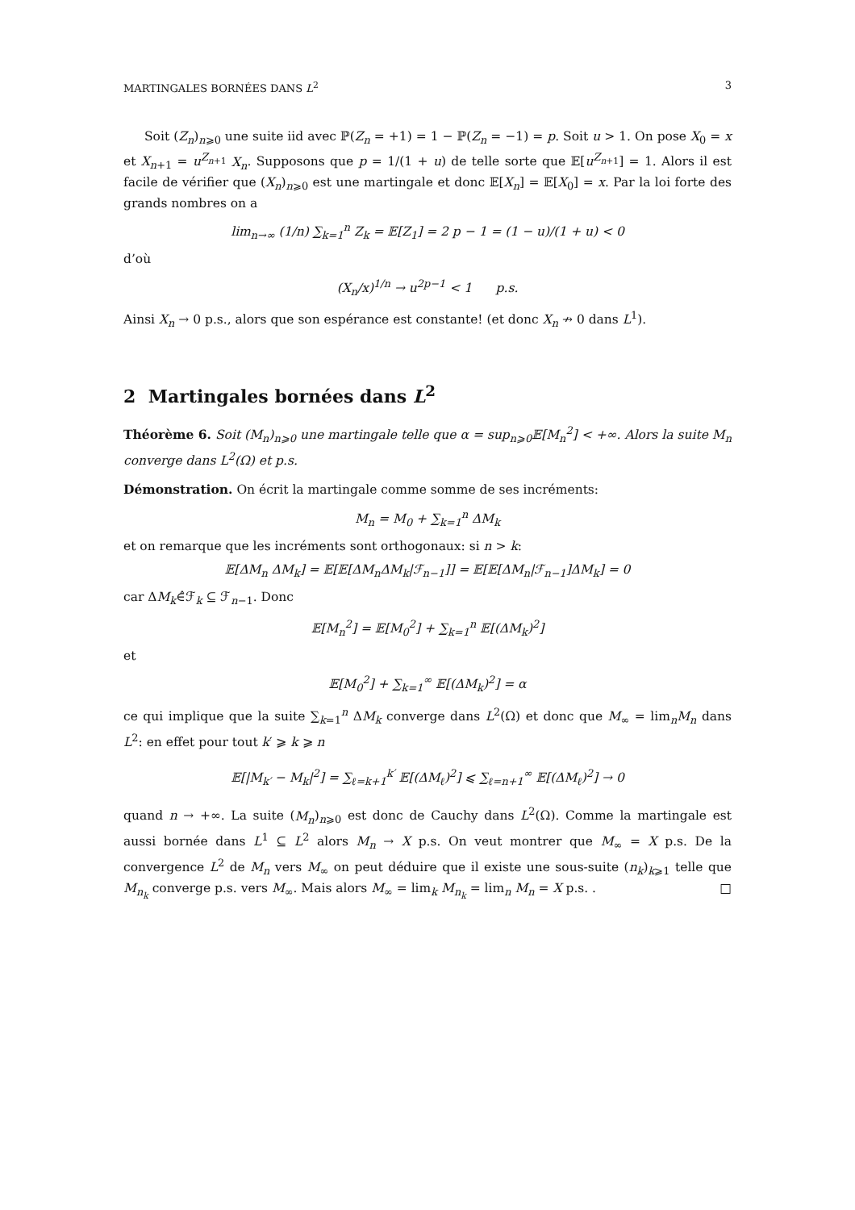MARTINGALES BORNÉES DANS L<sup>2</sup> 3
Soit (Z<sub>n</sub>)<sub>n⩾0</sub> une suite iid avec ℙ(Z<sub>n</sub> = +1) = 1 − ℙ(Z<sub>n</sub> = −1) = p. Soit u > 1. On pose X<sub>0</sub> = x et X<sub>n+1</sub> = u<sup>Z<sub>n+1</sub></sup> X<sub>n</sub>. Supposons que p = 1/(1 + u) de telle sorte que 𝔼[u<sup>Z<sub>n+1</sub></sup>] = 1. Alors il est facile de vérifier que (X<sub>n</sub>)<sub>n⩾0</sub> est une martingale et donc 𝔼[X<sub>n</sub>] = 𝔼[X<sub>0</sub>] = x. Par la loi forte des grands nombres on a
lim<sub>n→∞</sub> (1/n) ∑<sub>k=1</sub><sup>n</sup> Z<sub>k</sub> = 𝔼[Z<sub>1</sub>] = 2 p − 1 = (1 − u)/(1 + u) < 0
d’où
(X<sub>n</sub>/x)<sup>1/n</sup> → u<sup>2p−1</sup> < 1 p.s.
Ainsi X<sub>n</sub> → 0 p.s., alors que son espérance est constante! (et donc X<sub>n</sub> ↛ 0 dans L<sup>1</sup>).
2 Martingales bornées dans L<sup>2</sup>
Théorème 6. Soit (M<sub>n</sub>)<sub>n⩾0</sub> une martingale telle que α = sup<sub>n⩾0</sub>𝔼[M<sub>n</sub><sup>2</sup>] < +∞. Alors la suite M<sub>n</sub> converge dans L<sup>2</sup>(Ω) et p.s.
Démonstration. On écrit la martingale comme somme de ses incréments:
M<sub>n</sub> = M<sub>0</sub> + ∑<sub>k=1</sub><sup>n</sup> ΔM<sub>k</sub>
et on remarque que les incréments sont orthogonaux: si n > k:
𝔼[ΔM<sub>n</sub> ΔM<sub>k</sub>] = 𝔼[𝔼[ΔM<sub>n</sub>ΔM<sub>k</sub>|ℱ<sub>n−1</sub>]] = 𝔼[𝔼[ΔM<sub>n</sub>|ℱ<sub>n−1</sub>]ΔM<sub>k</sub>] = 0
car ΔM<sub>k</sub>∈̂ℱ<sub>k</sub> ⊆ ℱ<sub>n−1</sub>. Donc
𝔼[M<sub>n</sub><sup>2</sup>] = 𝔼[M<sub>0</sub><sup>2</sup>] + ∑<sub>k=1</sub><sup>n</sup> 𝔼[(ΔM<sub>k</sub>)<sup>2</sup>]
et
𝔼[M<sub>0</sub><sup>2</sup>] + ∑<sub>k=1</sub><sup>∞</sup> 𝔼[(ΔM<sub>k</sub>)<sup>2</sup>] = α
ce qui implique que la suite ∑<sub>k=1</sub><sup>n</sup> ΔM<sub>k</sub> converge dans L<sup>2</sup>(Ω) et donc que M<sub>∞</sub> = lim<sub>n</sub>M<sub>n</sub> dans L<sup>2</sup>: en effet pour tout k′ ⩾ k ⩾ n
𝔼[|M<sub>k′</sub> − M<sub>k</sub>|<sup>2</sup>] = ∑<sub>ℓ=k+1</sub><sup>k′</sup> 𝔼[(ΔM<sub>ℓ</sub>)<sup>2</sup>] ⩽ ∑<sub>ℓ=n+1</sub><sup>∞</sup> 𝔼[(ΔM<sub>ℓ</sub>)<sup>2</sup>] → 0
quand n → +∞. La suite (M<sub>n</sub>)<sub>n⩾0</sub> est donc de Cauchy dans L<sup>2</sup>(Ω). Comme la martingale est aussi bornée dans L<sup>1</sup> ⊆ L<sup>2</sup> alors M<sub>n</sub> → X p.s. On veut montrer que M<sub>∞</sub> = X p.s. De la convergence L<sup>2</sup> de M<sub>n</sub> vers M<sub>∞</sub> on peut déduire que il existe une sous-suite (n<sub>k</sub>)<sub>k⩾1</sub> telle que M<sub>n<sub>k</sub></sub> converge p.s. vers M<sub>∞</sub>. Mais alors M<sub>∞</sub> = lim<sub>k</sub> M<sub>n<sub>k</sub></sub> = lim<sub>n</sub> M<sub>n</sub> = X p.s. . □